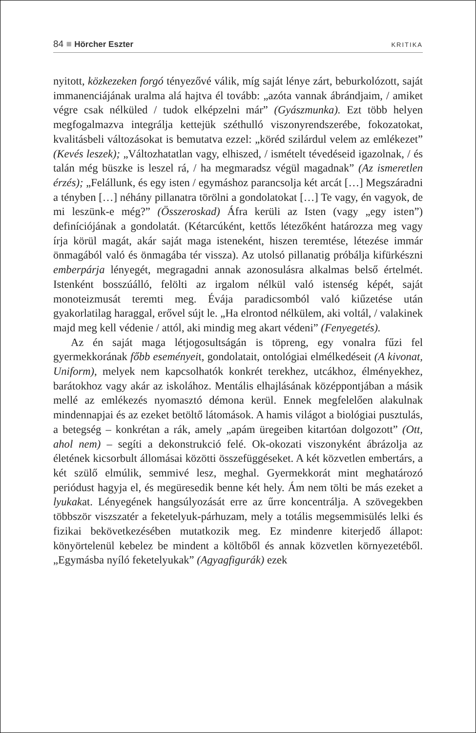84 ■ Hörcher Eszter KRITIKA
nyitott, közkezeken forgó tényezővé válik, míg saját lénye zárt, beburkolózott, saját immanenciájának uralma alá hajtva él tovább: „azóta vannak ábrándjaim, / amiket végre csak nélküled / tudok elképzelni már” (Gyászmunka). Ezt több helyen megfogalmazva integrálja kettejük széthulló viszonyrendszerébe, fokozatokat, kvalitásbeli változásokat is bemutatva ezzel: „köréd szilárdul velem az emlékezet” (Kevés leszek); „Változhatatlan vagy, elhiszed, / ismételt tévedéseid igazolnak, / és talán még büszke is leszel rá, / ha megmaradsz végül magadnak” (Az ismeretlen érzés); „Felállunk, és egy isten / egymáshoz parancsolja két arcát […] Megszáradni a tényben […] néhány pillanatra törölni a gondolatokat […] Te vagy, én vagyok, de mi leszünk-e még?” (Összeroskad) Áfra kerüli az Isten (vagy „egy isten”) definíciójának a gondolatát. (Kétarcúként, kettős létezőként határozza meg vagy írja körül magát, akár saját maga isteneként, hiszen teremtése, létezése immár önmagából való és önmagába tér vissza). Az utolsó pillanatig próbálja kifürkészni emberpárja lényegét, megragadni annak azonosulásra alkalmas belső értelmét. Istenként bosszúálló, felölti az irgalom nélkül való istenség képét, saját monoteizmusát teremti meg. Évája paradicsomból való kiűzetése után gyakorlatilag haraggal, erővel sújt le. „Ha elrontod nélkülem, aki voltál, / valakinek majd meg kell védenie / attól, aki mindig meg akart védeni” (Fenyegetés).
Az én saját maga létjogosultságán is töpreng, egy vonalra fűzi fel gyermekkorának főbb eseményeit, gondolatait, ontológiai elmélkedéseit (A kivonat, Uniform), melyek nem kapcsolhatók konkrét terekhez, utcákhoz, élményekhez, barátokhoz vagy akár az iskolához. Mentális elhajlásának középpontjában a másik mellé az emlékezés nyomasztó démona kerül. Ennek megfelelően alakulnak mindennapjai és az ezeket betöltő látomások. A hamis világot a biológiai pusztulás, a betegség – konkrétan a rák, amely „apám üregeiben kitartóan dolgozott” (Ott, ahol nem) – segíti a dekonstrukció felé. Ok-okozati viszonyként ábrázolja az életének kicsorbult állomásai közötti összefüggéseket. A két közvetlen embertárs, a két szülő elmúlik, semmivé lesz, meghal. Gyermekkorát mint meghatározó periódust hagyja el, és megüresedik benne két hely. Ám nem tölti be más ezeket a lyukakat. Lényegének hangsúlyozását erre az űrre koncentrálja. A szövegekben többször viszszatér a feketelyuk-párhuzam, mely a totális megsemmisülés lelki és fizikai bekövetkezésében mutatkozik meg. Ez mindenre kiterjedő állapot: könyörtelenül kebelez be mindent a költőből és annak közvetlen környezetéből. „Egymásba nyíló feketelyukak” (Agyagfigurák) ezek